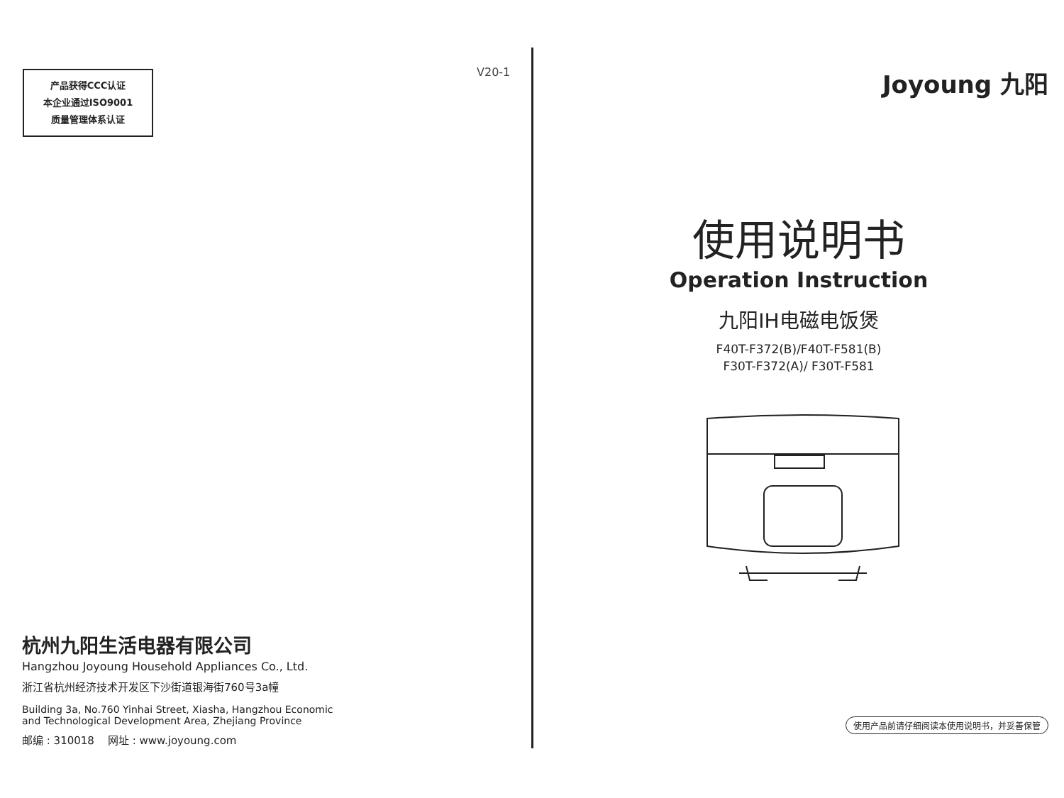产品获得CCC认证
本企业通过ISO9001
质量管理体系认证
V20-1
杭州九阳生活电器有限公司
Hangzhou Joyoung Household Appliances Co., Ltd.
浙江省杭州经济技术开发区下沙街道银海街760号3a幢
Building 3a, No.760 Yinhai Street, Xiasha, Hangzhou Economic
and Technological Development Area, Zhejiang Province
邮编 : 310018 网址 : www.joyoung.com
Joyoung 九阳
使用说明书
Operation Instruction
九阳IH电磁电饭煲
F40T-F372(B)/F40T-F581(B)
F30T-F372(A)/ F30T-F581
使用产品前请仔细阅读本使用说明书，并妥善保管